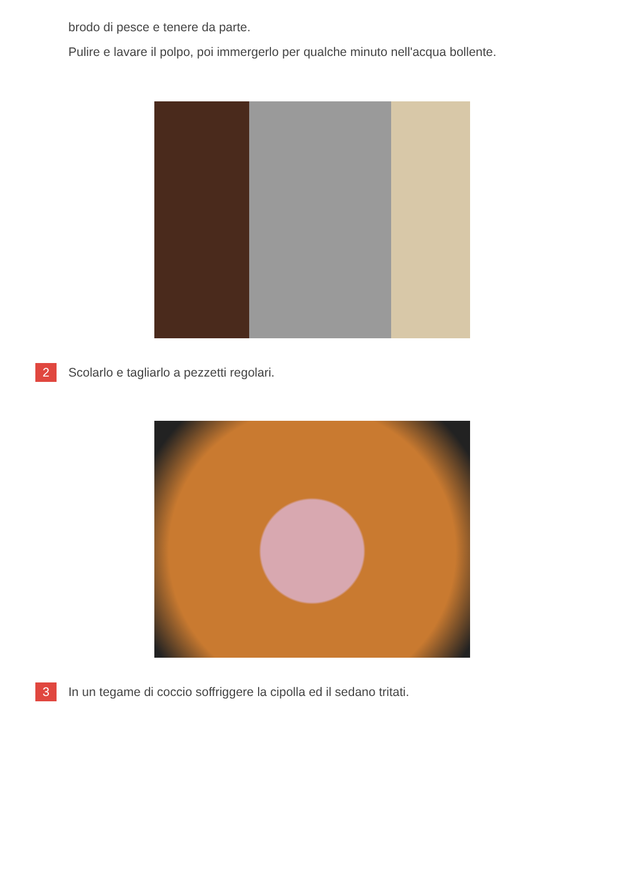brodo di pesce e tenere da parte.
Pulire e lavare il polpo, poi immergerlo per qualche minuto nell'acqua bollente.
2
Scolarlo e tagliarlo a pezzetti regolari.
3
In un tegame di coccio soffriggere la cipolla ed il sedano tritati.